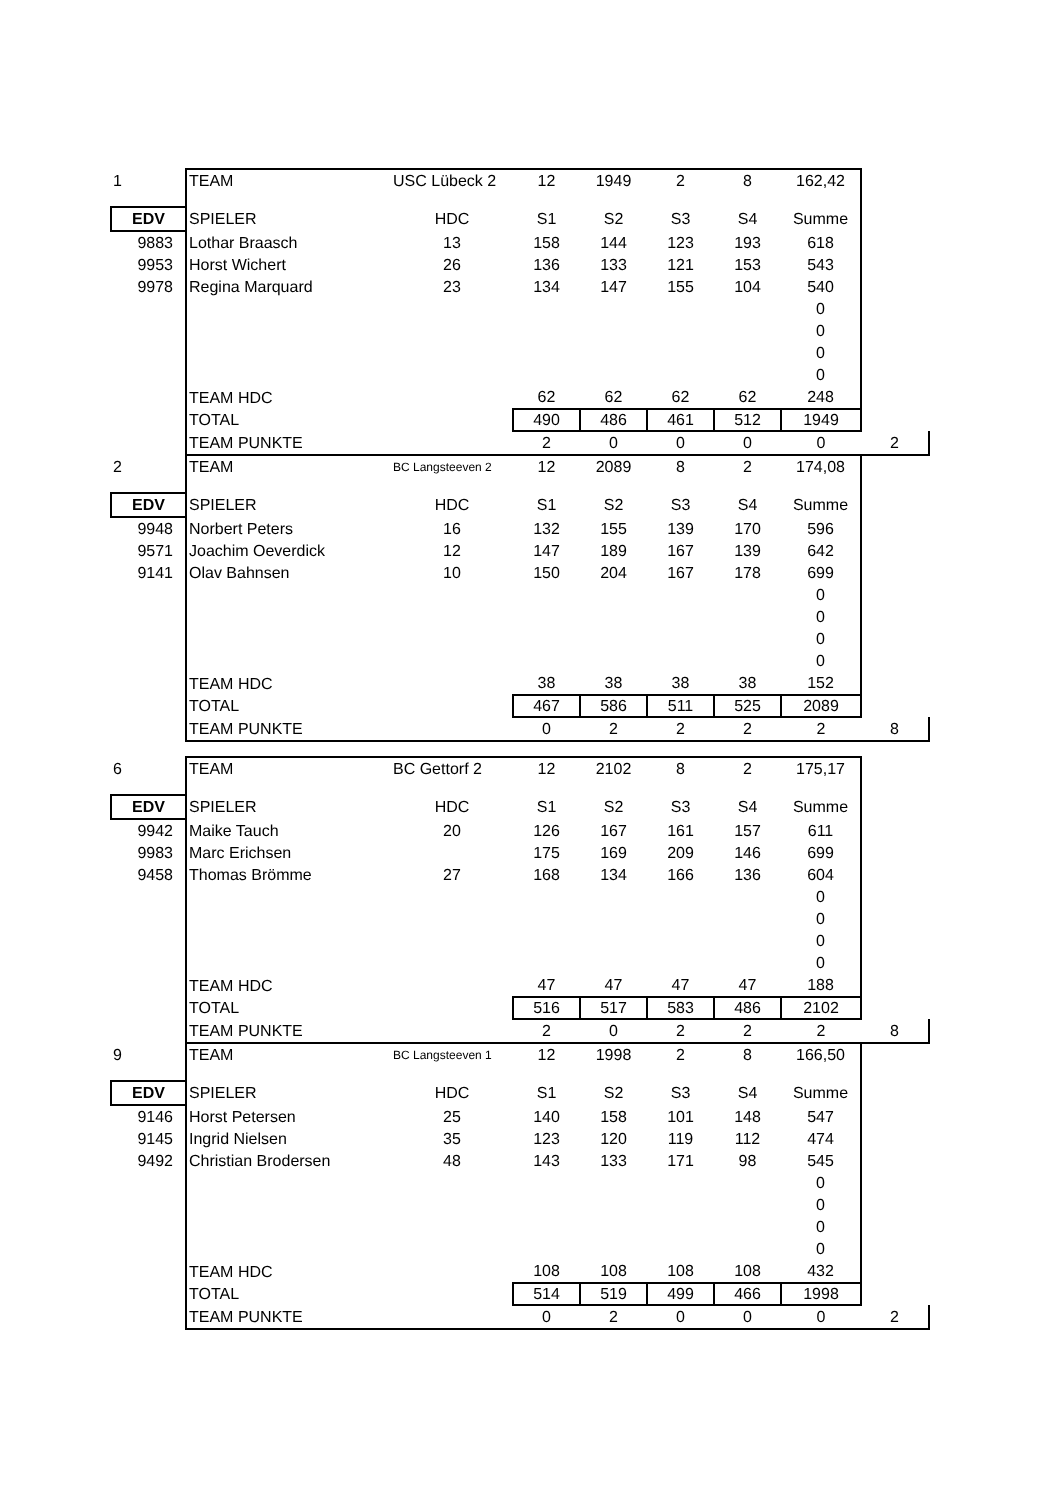| 1 | TEAM | USC Lübeck 2 | 12 | 1949 | 2 | 8 | 162,42 | |
| EDV | SPIELER | HDC | S1 | S2 | S3 | S4 | Summe | |
| 9883 | Lothar Braasch | 13 | 158 | 144 | 123 | 193 | 618 | |
| 9953 | Horst Wichert | 26 | 136 | 133 | 121 | 153 | 543 | |
| 9978 | Regina Marquard | 23 | 134 | 147 | 155 | 104 | 540 | |
| | | | | | | | 0 | |
| | | | | | | | 0 | |
| | | | | | | | 0 | |
| | | | | | | | 0 | |
| | TEAM HDC | | 62 | 62 | 62 | 62 | 248 | |
| | TOTAL | | 490 | 486 | 461 | 512 | 1949 | |
| | TEAM PUNKTE | | 2 | 0 | 0 | 0 | 0 | 2 |
| 2 | TEAM | BC Langsteeven 2 | 12 | 2089 | 8 | 2 | 174,08 | |
| EDV | SPIELER | HDC | S1 | S2 | S3 | S4 | Summe | |
| 9948 | Norbert Peters | 16 | 132 | 155 | 139 | 170 | 596 | |
| 9571 | Joachim Oeverdick | 12 | 147 | 189 | 167 | 139 | 642 | |
| 9141 | Olav Bahnsen | 10 | 150 | 204 | 167 | 178 | 699 | |
| | | | | | | | 0 | |
| | | | | | | | 0 | |
| | | | | | | | 0 | |
| | | | | | | | 0 | |
| | TEAM HDC | | 38 | 38 | 38 | 38 | 152 | |
| | TOTAL | | 467 | 586 | 511 | 525 | 2089 | |
| | TEAM PUNKTE | | 0 | 2 | 2 | 2 | 2 | 8 |
| 6 | TEAM | BC Gettorf 2 | 12 | 2102 | 8 | 2 | 175,17 | |
| EDV | SPIELER | HDC | S1 | S2 | S3 | S4 | Summe | |
| 9942 | Maike Tauch | 20 | 126 | 167 | 161 | 157 | 611 | |
| 9983 | Marc Erichsen | | 175 | 169 | 209 | 146 | 699 | |
| 9458 | Thomas Brömme | 27 | 168 | 134 | 166 | 136 | 604 | |
| | | | | | | | 0 | |
| | | | | | | | 0 | |
| | | | | | | | 0 | |
| | | | | | | | 0 | |
| | TEAM HDC | | 47 | 47 | 47 | 47 | 188 | |
| | TOTAL | | 516 | 517 | 583 | 486 | 2102 | |
| | TEAM PUNKTE | | 2 | 0 | 2 | 2 | 2 | 8 |
| 9 | TEAM | BC Langsteeven 1 | 12 | 1998 | 2 | 8 | 166,50 | |
| EDV | SPIELER | HDC | S1 | S2 | S3 | S4 | Summe | |
| 9146 | Horst Petersen | 25 | 140 | 158 | 101 | 148 | 547 | |
| 9145 | Ingrid Nielsen | 35 | 123 | 120 | 119 | 112 | 474 | |
| 9492 | Christian Brodersen | 48 | 143 | 133 | 171 | 98 | 545 | |
| | | | | | | | 0 | |
| | | | | | | | 0 | |
| | | | | | | | 0 | |
| | | | | | | | 0 | |
| | TEAM HDC | | 108 | 108 | 108 | 108 | 432 | |
| | TOTAL | | 514 | 519 | 499 | 466 | 1998 | |
| | TEAM PUNKTE | | 0 | 2 | 0 | 0 | 0 | 2 |